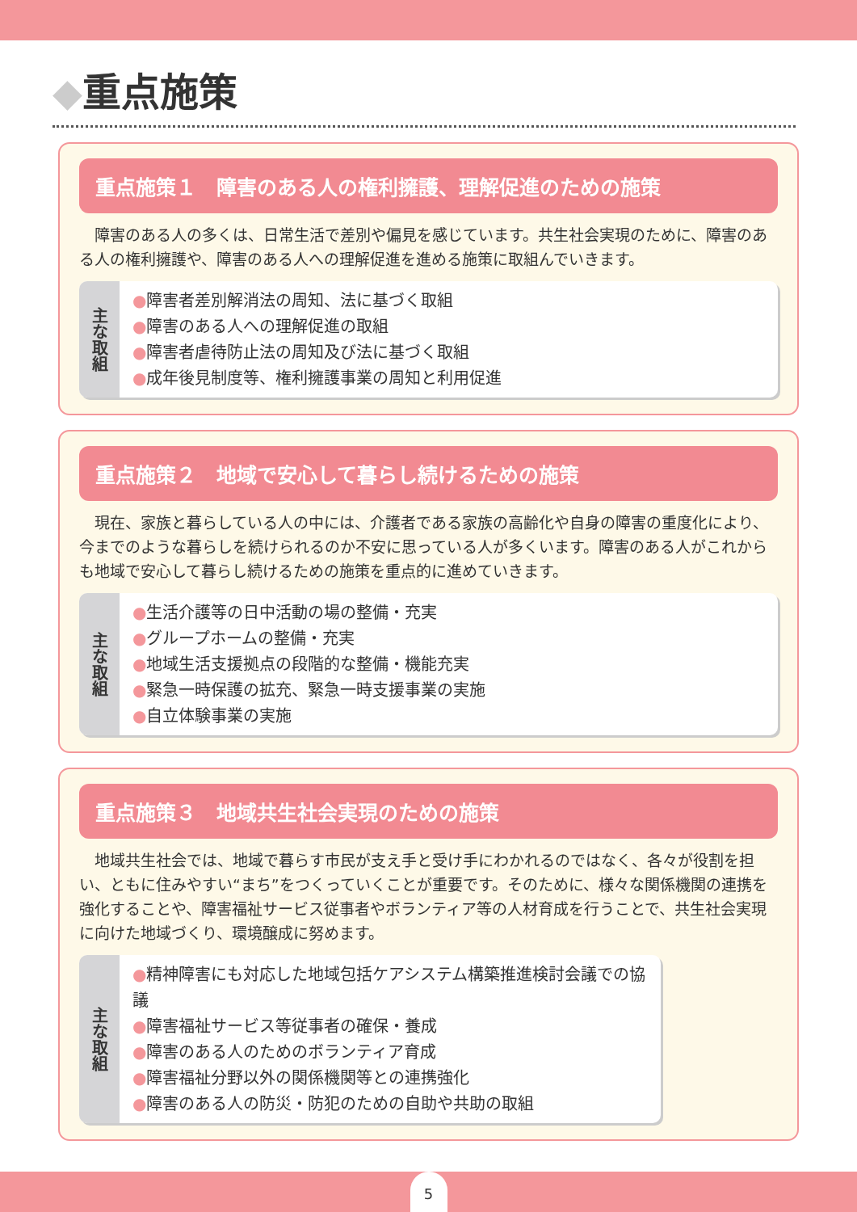◆重点施策
重点施策１　障害のある人の権利擁護、理解促進のための施策
障害のある人の多くは、日常生活で差別や偏見を感じています。共生社会実現のために、障害のある人の権利擁護や、障害のある人への理解促進を進める施策に取組んでいきます。
主な取組
障害者差別解消法の周知、法に基づく取組
障害のある人への理解促進の取組
障害者虐待防止法の周知及び法に基づく取組
成年後見制度等、権利擁護事業の周知と利用促進
重点施策２　地域で安心して暮らし続けるための施策
現在、家族と暮らしている人の中には、介護者である家族の高齢化や自身の障害の重度化により、今までのような暮らしを続けられるのか不安に思っている人が多くいます。障害のある人がこれからも地域で安心して暮らし続けるための施策を重点的に進めていきます。
主な取組
生活介護等の日中活動の場の整備・充実
グループホームの整備・充実
地域生活支援拠点の段階的な整備・機能充実
緊急一時保護の拡充、緊急一時支援事業の実施
自立体験事業の実施
重点施策３　地域共生社会実現のための施策
地域共生社会では、地域で暮らす市民が支え手と受け手にわかれるのではなく、各々が役割を担い、ともに住みやすい“まち”をつくっていくことが重要です。そのために、様々な関係機関の連携を強化することや、障害福祉サービス従事者やボランティア等の人材育成を行うことで、共生社会実現に向けた地域づくり、環境醸成に努めます。
主な取組
精神障害にも対応した地域包括ケアシステム構築推進検討会議での協議
障害福祉サービス等従事者の確保・養成
障害のある人のためのボランティア育成
障害福祉分野以外の関係機関等との連携強化
障害のある人の防災・防犯のための自助や共助の取組
5